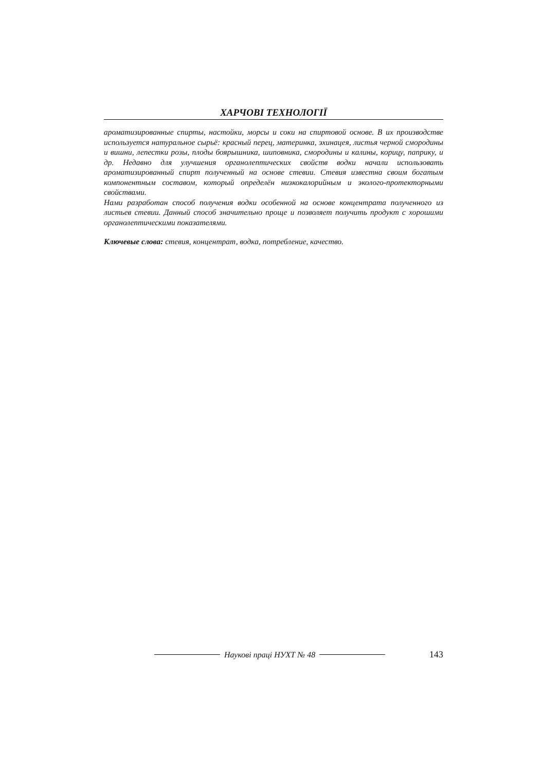ХАРЧОВІ ТЕХНОЛОГІЇ
ароматизированные спирты, настойки, морсы и соки на спиртовой основе. В их производстве используется натуральное сырьё: красный перец, материнка, эхинацея, листья черной смородины и вишни, лепестки розы, плоды боярышника, шиповника, смородины и калины, корицу, паприку, и др. Недавно для улучшения органолептических свойств водки начали использовать ароматизированный спирт полученный на основе стевии. Стевия известна своим богатым компонентным составом, который определён низкокалорийным и эколого-протекторными свойствами.
Нами разработан способ получения водки особенной на основе концентрата полученного из листьев стевии. Данный способ значительно проще и позволяет получить продукт с хорошими органолептическими показателями.
Ключевые слова: стевия, концентрат, водка, потребление, качество.
Наукові праці НУХТ № 48 143